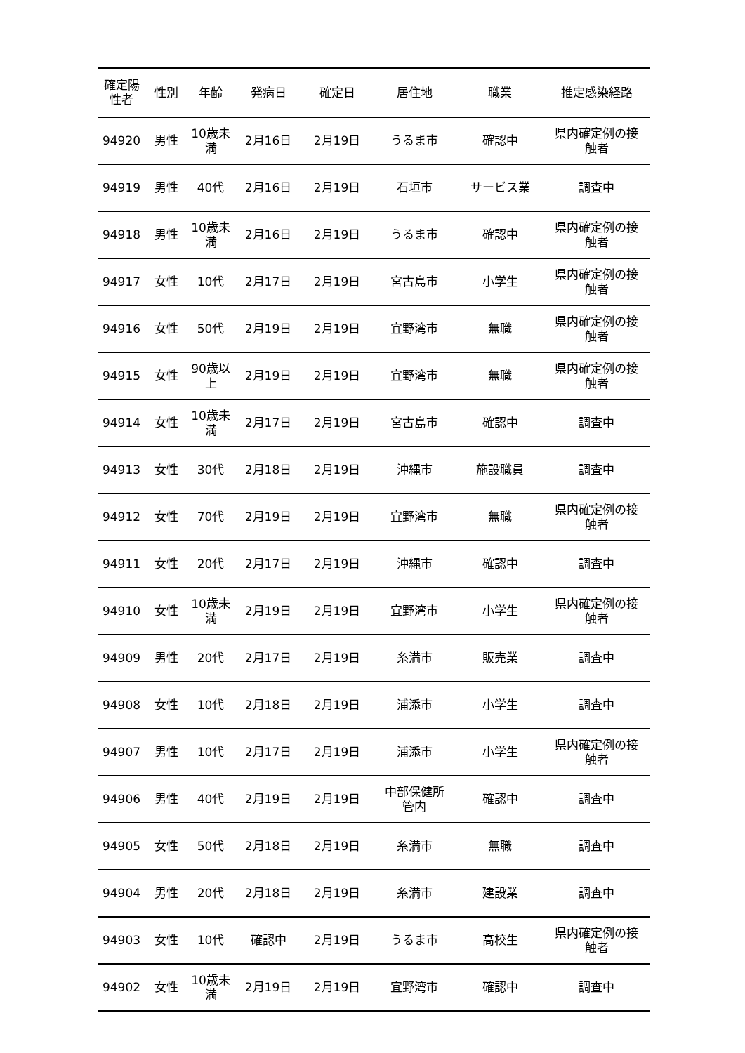| 確定陽 性者 | 性別 | 年齢 | 発病日 | 確定日 | 居住地 | 職業 | 推定感染経路 |
| --- | --- | --- | --- | --- | --- | --- | --- |
| 94920 | 男性 | 10歳未 満 | 2月16日 | 2月19日 | うるま市 | 確認中 | 県内確定例の接 触者 |
| 94919 | 男性 | 40代 | 2月16日 | 2月19日 | 石垣市 | サービス業 | 調査中 |
| 94918 | 男性 | 10歳未 満 | 2月16日 | 2月19日 | うるま市 | 確認中 | 県内確定例の接 触者 |
| 94917 | 女性 | 10代 | 2月17日 | 2月19日 | 宮古島市 | 小学生 | 県内確定例の接 触者 |
| 94916 | 女性 | 50代 | 2月19日 | 2月19日 | 宜野湾市 | 無職 | 県内確定例の接 触者 |
| 94915 | 女性 | 90歳以 上 | 2月19日 | 2月19日 | 宜野湾市 | 無職 | 県内確定例の接 触者 |
| 94914 | 女性 | 10歳未 満 | 2月17日 | 2月19日 | 宮古島市 | 確認中 | 調査中 |
| 94913 | 女性 | 30代 | 2月18日 | 2月19日 | 沖縄市 | 施設職員 | 調査中 |
| 94912 | 女性 | 70代 | 2月19日 | 2月19日 | 宜野湾市 | 無職 | 県内確定例の接 触者 |
| 94911 | 女性 | 20代 | 2月17日 | 2月19日 | 沖縄市 | 確認中 | 調査中 |
| 94910 | 女性 | 10歳未 満 | 2月19日 | 2月19日 | 宜野湾市 | 小学生 | 県内確定例の接 触者 |
| 94909 | 男性 | 20代 | 2月17日 | 2月19日 | 糸満市 | 販売業 | 調査中 |
| 94908 | 女性 | 10代 | 2月18日 | 2月19日 | 浦添市 | 小学生 | 調査中 |
| 94907 | 男性 | 10代 | 2月17日 | 2月19日 | 浦添市 | 小学生 | 県内確定例の接 触者 |
| 94906 | 男性 | 40代 | 2月19日 | 2月19日 | 中部保健所 管内 | 確認中 | 調査中 |
| 94905 | 女性 | 50代 | 2月18日 | 2月19日 | 糸満市 | 無職 | 調査中 |
| 94904 | 男性 | 20代 | 2月18日 | 2月19日 | 糸満市 | 建設業 | 調査中 |
| 94903 | 女性 | 10代 | 確認中 | 2月19日 | うるま市 | 高校生 | 県内確定例の接 触者 |
| 94902 | 女性 | 10歳未 満 | 2月19日 | 2月19日 | 宜野湾市 | 確認中 | 調査中 |